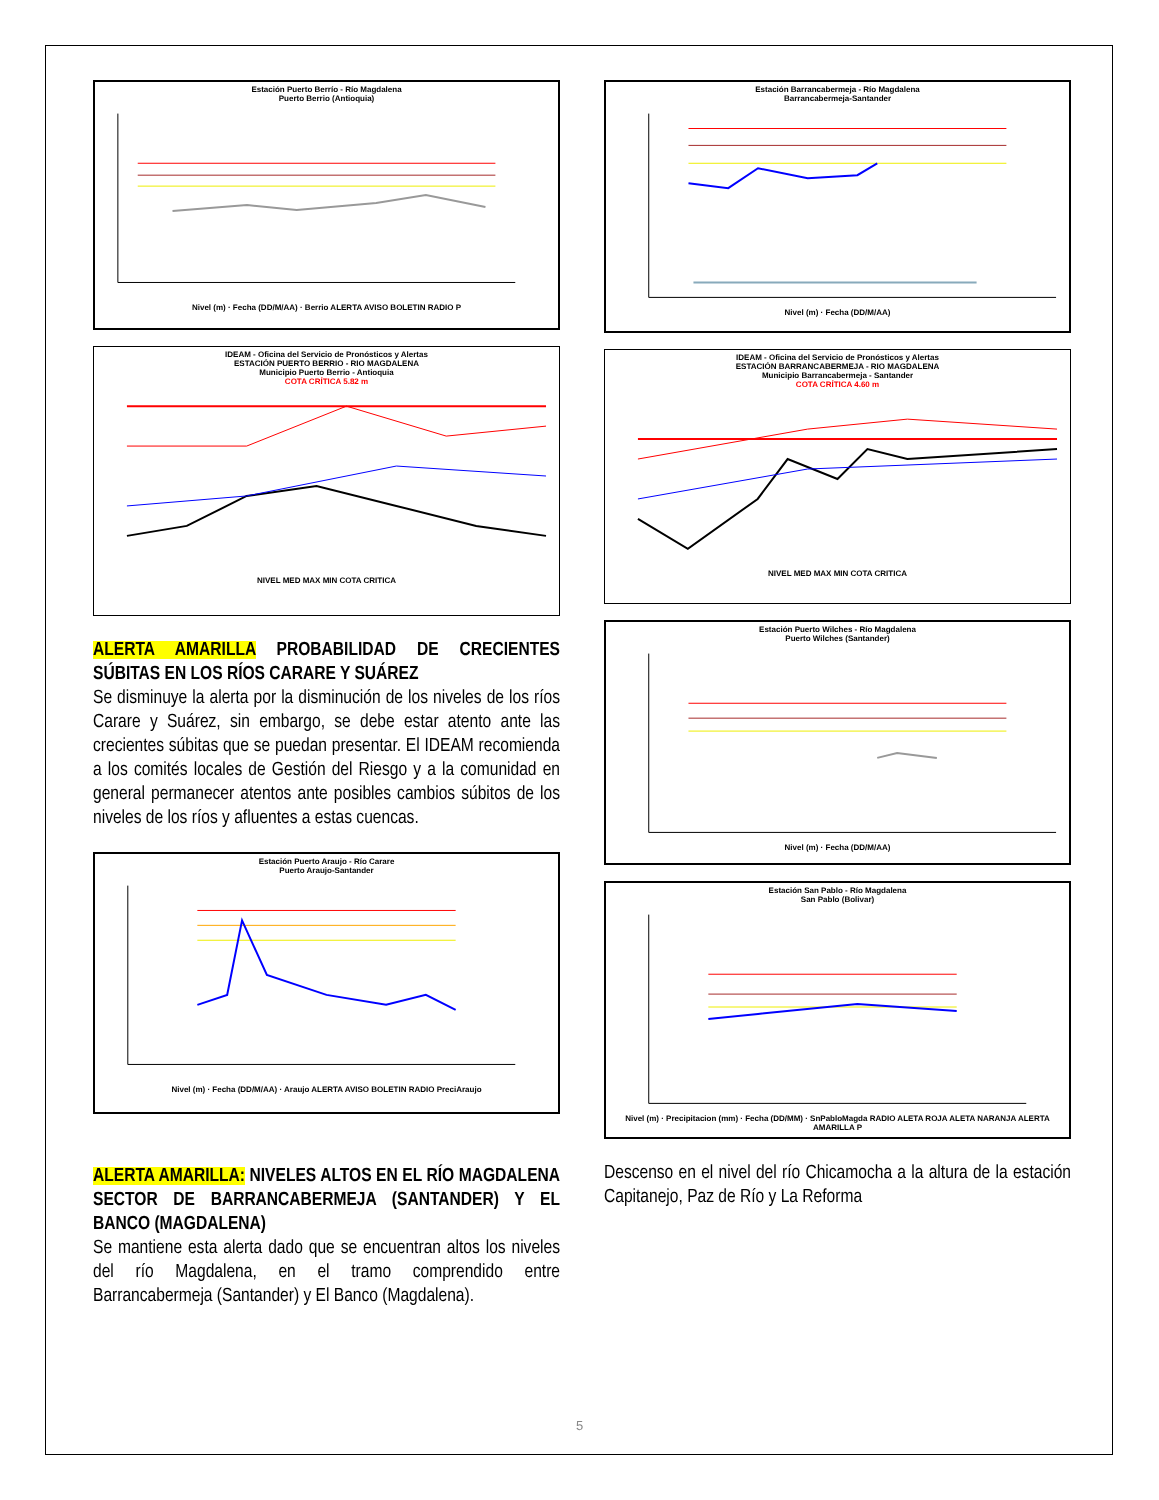Estación Puerto Berrío - Río Magdalena
Puerto Berrio (Antioquia) Nivel (m) · Fecha (DD/M/AA) · Berrio ALERTA AVISO BOLETIN RADIO P
IDEAM - Oficina del Servicio de Pronósticos y Alertas
ESTACIÓN PUERTO BERRIO - RIO MAGDALENA
Municipio Puerto Berrio - Antioquia
COTA CRÍTICA 5.82 m NIVEL MED MAX MIN COTA CRITICA
ALERTA AMARILLA PROBABILIDAD DE CRECIENTES SÚBITAS EN LOS RÍOS CARARE Y SUÁREZ
Se disminuye la alerta por la disminución de los niveles de los ríos Carare y Suárez, sin embargo, se debe estar atento ante las crecientes súbitas que se puedan presentar. El IDEAM recomienda a los comités locales de Gestión del Riesgo y a la comunidad en general permanecer atentos ante posibles cambios súbitos de los niveles de los ríos y afluentes a estas cuencas.
Estación Puerto Araujo - Río Carare
Puerto Araujo-Santander Nivel (m) · Fecha (DD/M/AA) · Araujo ALERTA AVISO BOLETIN RADIO PreciAraujo
ALERTA AMARILLA: NIVELES ALTOS EN EL RÍO MAGDALENA SECTOR DE BARRANCABERMEJA (SANTANDER) Y EL BANCO (MAGDALENA)
Se mantiene esta alerta dado que se encuentran altos los niveles del río Magdalena, en el tramo comprendido entre Barrancabermeja (Santander) y El Banco (Magdalena).
Estación Barrancabermeja - Río Magdalena
Barrancabermeja-Santander Nivel (m) · Fecha (DD/M/AA)
IDEAM - Oficina del Servicio de Pronósticos y Alertas
ESTACIÓN BARRANCABERMEJA - RIO MAGDALENA
Municipio Barrancabermeja - Santander
COTA CRÍTICA 4.60 m NIVEL MED MAX MIN COTA CRITICA
Estación Puerto Wilches - Río Magdalena
Puerto Wilches (Santander) Nivel (m) · Fecha (DD/M/AA)
Estación San Pablo - Río Magdalena
San Pablo (Bolivar) Nivel (m) · Precipitacion (mm) · Fecha (DD/MM) · SnPabloMagda RADIO ALETA ROJA ALETA NARANJA ALERTA AMARILLA P
Descenso en el nivel del río Chicamocha a la altura de la estación Capitanejo, Paz de Río y La Reforma
5